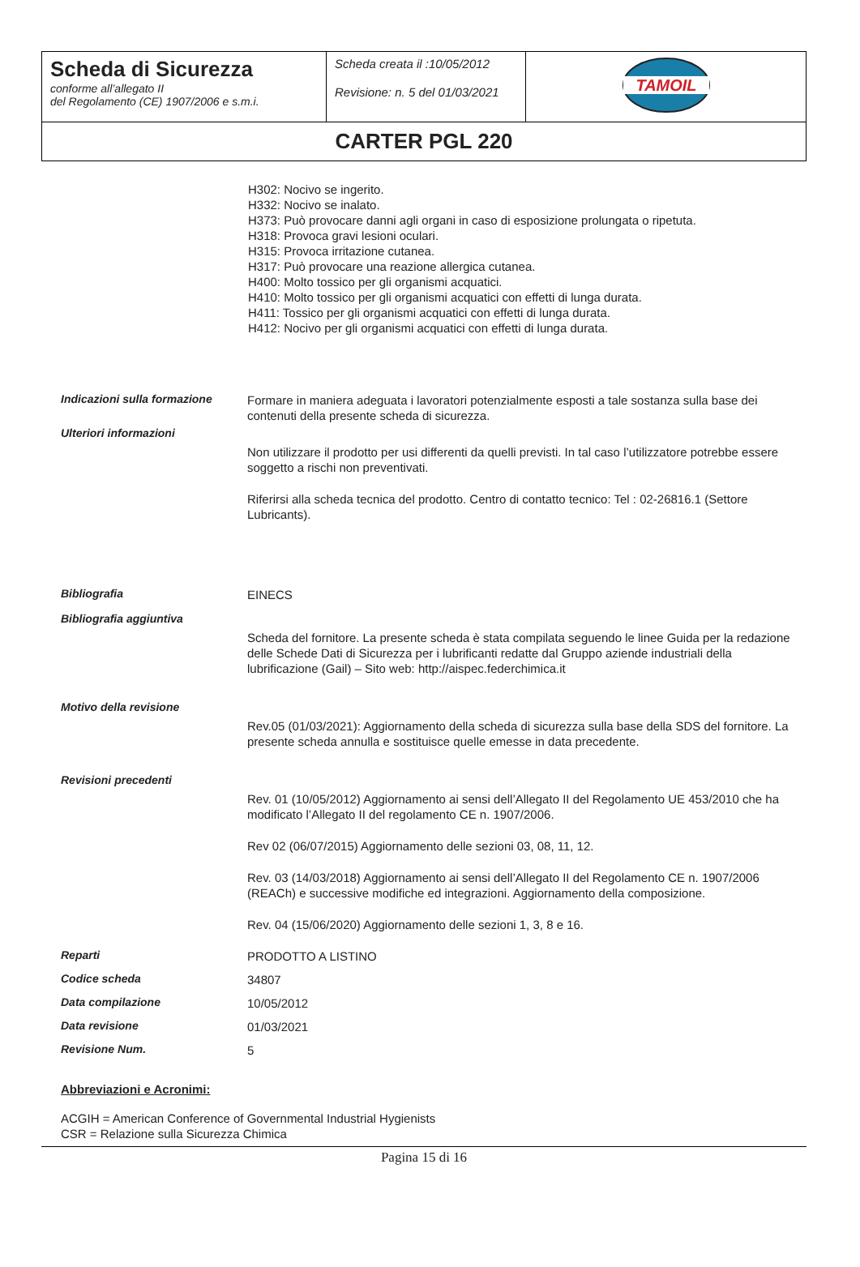| Scheda di Sicurezza conforme all’allegato II del Regolamento (CE) 1907/2006 e s.m.i. | Scheda creata il :10/05/2012 Revisione: n. 5 del 01/03/2021 | TAMOIL |
| CARTER PGL 220 | | |
H302: Nocivo se ingerito.
H332: Nocivo se inalato.
H373: Può provocare danni agli organi in caso di esposizione prolungata o ripetuta.
H318: Provoca gravi lesioni oculari.
H315: Provoca irritazione cutanea.
H317: Può provocare una reazione allergica cutanea.
H400: Molto tossico per gli organismi acquatici.
H410: Molto tossico per gli organismi acquatici con effetti di lunga durata.
H411: Tossico per gli organismi acquatici con effetti di lunga durata.
H412: Nocivo per gli organismi acquatici con effetti di lunga durata.
| Indicazioni sulla formazione | Formare in maniera adeguata i lavoratori potenzialmente esposti a tale sostanza sulla base dei contenuti della presente scheda di sicurezza. |
| Ulteriori informazioni | Non utilizzare il prodotto per usi differenti da quelli previsti. In tal caso l’utilizzatore potrebbe essere soggetto a rischi non preventivati. Riferirsi alla scheda tecnica del prodotto. Centro di contatto tecnico: Tel : 02-26816.1 (Settore Lubricants). |
| Bibliografia | EINECS |
| Bibliografia aggiuntiva | Scheda del fornitore. La presente scheda è stata compilata seguendo le linee Guida per la redazione delle Schede Dati di Sicurezza per i lubrificanti redatte dal Gruppo aziende industriali della lubrificazione (Gail) – Sito web: http://aispec.federchimica.it |
| Motivo della revisione | Rev.05 (01/03/2021): Aggiornamento della scheda di sicurezza sulla base della SDS del fornitore. La presente scheda annulla e sostituisce quelle emesse in data precedente. |
| Revisioni precedenti | Rev. 01 (10/05/2012) Aggiornamento ai sensi dell’Allegato II del Regolamento UE 453/2010 che ha modificato l’Allegato II del regolamento CE n. 1907/2006. Rev 02 (06/07/2015) Aggiornamento delle sezioni 03, 08, 11, 12. Rev. 03 (14/03/2018) Aggiornamento ai sensi dell’Allegato II del Regolamento CE n. 1907/2006 (REACh) e successive modifiche ed integrazioni. Aggiornamento della composizione. Rev. 04 (15/06/2020) Aggiornamento delle sezioni 1, 3, 8 e 16. |
| Reparti | PRODOTTO A LISTINO |
| Codice scheda | 34807 |
| Data compilazione | 10/05/2012 |
| Data revisione | 01/03/2021 |
| Revisione Num. | 5 |
Abbreviazioni e Acronimi:
ACGIH = American Conference of Governmental Industrial Hygienists
CSR = Relazione sulla Sicurezza Chimica
Pagina 15 di 16